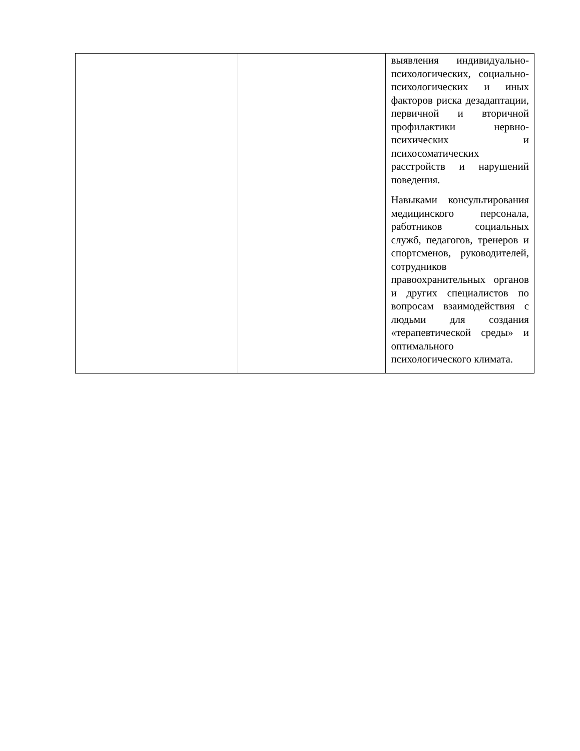| | | выявления индивидуально-психологических, социально-психологических и иных факторов риска дезадаптации, первичной и вторичной профилактики нервно-психических и психосоматических расстройств и нарушений поведения. Навыками консультирования медицинского персонала, работников социальных служб, педагогов, тренеров и спортсменов, руководителей, сотрудников правоохранительных органов и других специалистов по вопросам взаимодействия с людьми для создания «терапевтической среды» и оптимального психологического климата. |